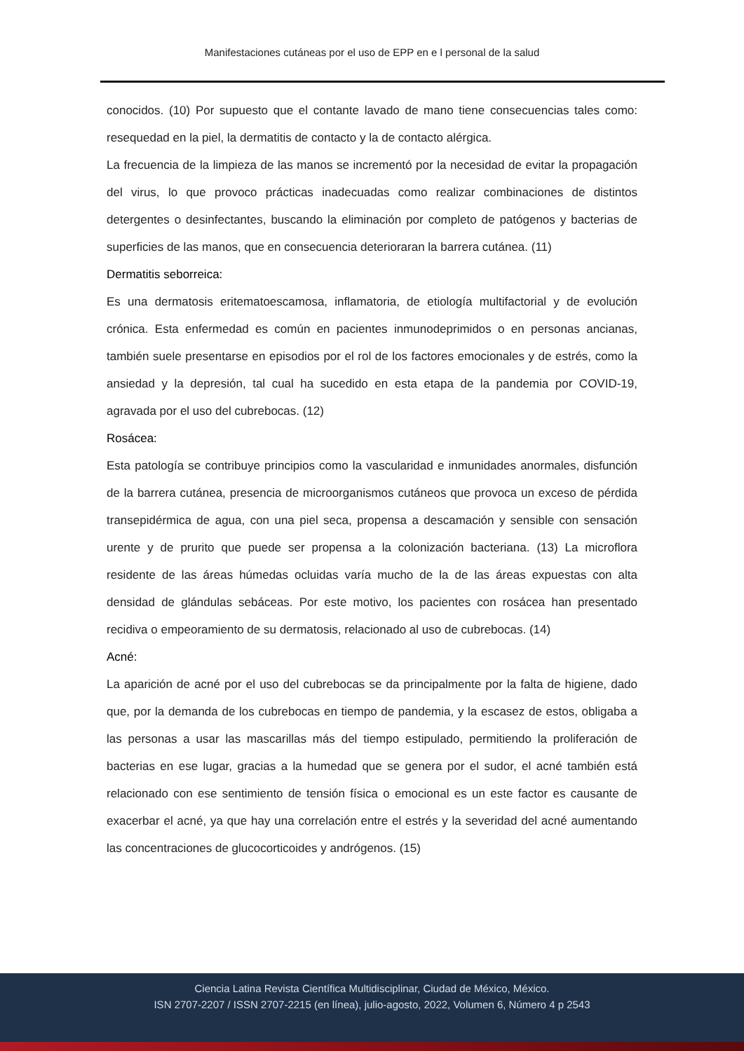Manifestaciones cutáneas por el uso de EPP en e l personal de la salud
conocidos. (10) Por supuesto que el contante lavado de mano tiene consecuencias tales como: resequedad en la piel, la dermatitis de contacto y la de contacto alérgica.
La frecuencia de la limpieza de las manos se incrementó por la necesidad de evitar la propagación del virus, lo que provoco prácticas inadecuadas como realizar combinaciones de distintos detergentes o desinfectantes, buscando la eliminación por completo de patógenos y bacterias de superficies de las manos, que en consecuencia deterioraran la barrera cutánea. (11)
Dermatitis seborreica:
Es una dermatosis eritematoescamosa, inflamatoria, de etiología multifactorial y de evolución crónica. Esta enfermedad es común en pacientes inmunodeprimidos o en personas ancianas, también suele presentarse en episodios por el rol de los factores emocionales y de estrés, como la ansiedad y la depresión, tal cual ha sucedido en esta etapa de la pandemia por COVID-19, agravada por el uso del cubrebocas. (12)
Rosácea:
Esta patología se contribuye principios como la vascularidad e inmunidades anormales, disfunción de la barrera cutánea, presencia de microorganismos cutáneos que provoca un exceso de pérdida transepidérmica de agua, con una piel seca, propensa a descamación y sensible con sensación urente y de prurito que puede ser propensa a la colonización bacteriana. (13) La microflora residente de las áreas húmedas ocluidas varía mucho de la de las áreas expuestas con alta densidad de glándulas sebáceas. Por este motivo, los pacientes con rosácea han presentado recidiva o empeoramiento de su dermatosis, relacionado al uso de cubrebocas. (14)
Acné:
La aparición de acné por el uso del cubrebocas se da principalmente por la falta de higiene, dado que, por la demanda de los cubrebocas en tiempo de pandemia, y la escasez de estos, obligaba a las personas a usar las mascarillas más del tiempo estipulado, permitiendo la proliferación de bacterias en ese lugar, gracias a la humedad que se genera por el sudor, el acné también está relacionado con ese sentimiento de tensión física o emocional es un este factor es causante de exacerbar el acné, ya que hay una correlación entre el estrés y la severidad del acné aumentando las concentraciones de glucocorticoides y andrógenos. (15)
Ciencia Latina Revista Científica Multidisciplinar, Ciudad de México, México.
ISN 2707-2207 / ISSN 2707-2215 (en línea), julio-agosto, 2022, Volumen 6, Número 4 p 2543